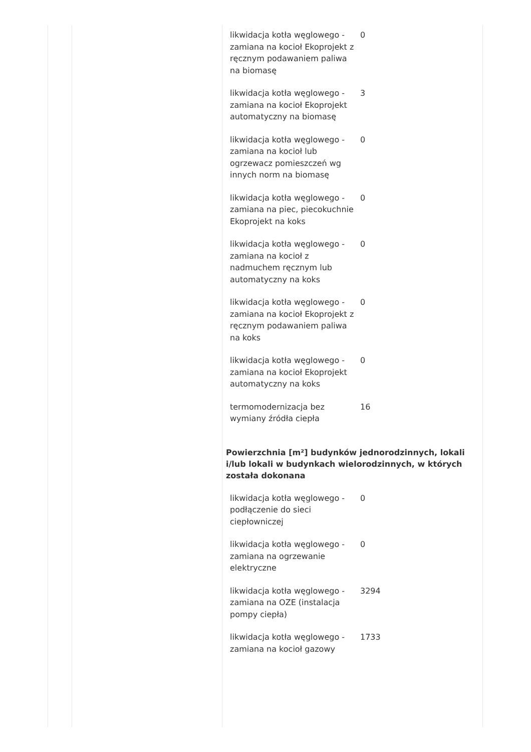| likwidacja kotła węglowego - zamiana na kocioł Ekoprojekt z ręcznym podawaniem paliwa na biomasę | 0 |
| likwidacja kotła węglowego - zamiana na kocioł Ekoprojekt automatyczny na biomasę | 3 |
| likwidacja kotła węglowego - zamiana na kocioł lub ogrzewacz pomieszczeń wg innych norm na biomasę | 0 |
| likwidacja kotła węglowego - zamiana na piec, piecokuchnie Ekoprojekt na koks | 0 |
| likwidacja kotła węglowego - zamiana na kocioł z nadmuchem ręcznym lub automatyczny na koks | 0 |
| likwidacja kotła węglowego - zamiana na kocioł Ekoprojekt z ręcznym podawaniem paliwa na koks | 0 |
| likwidacja kotła węglowego - zamiana na kocioł Ekoprojekt automatyczny na koks | 0 |
| termomodernizacja bez wymiany źródła ciepła | 16 |
Powierzchnia [m²] budynków jednorodzinnych, lokali i/lub lokali w budynkach wielorodzinnych, w których została dokonana
| likwidacja kotła węglowego - podłączenie do sieci ciepłowniczej | 0 |
| likwidacja kotła węglowego - zamiana na ogrzewanie elektryczne | 0 |
| likwidacja kotła węglowego - zamiana na OZE (instalacja pompy ciepła) | 3294 |
| likwidacja kotła węglowego - zamiana na kocioł gazowy | 1733 |